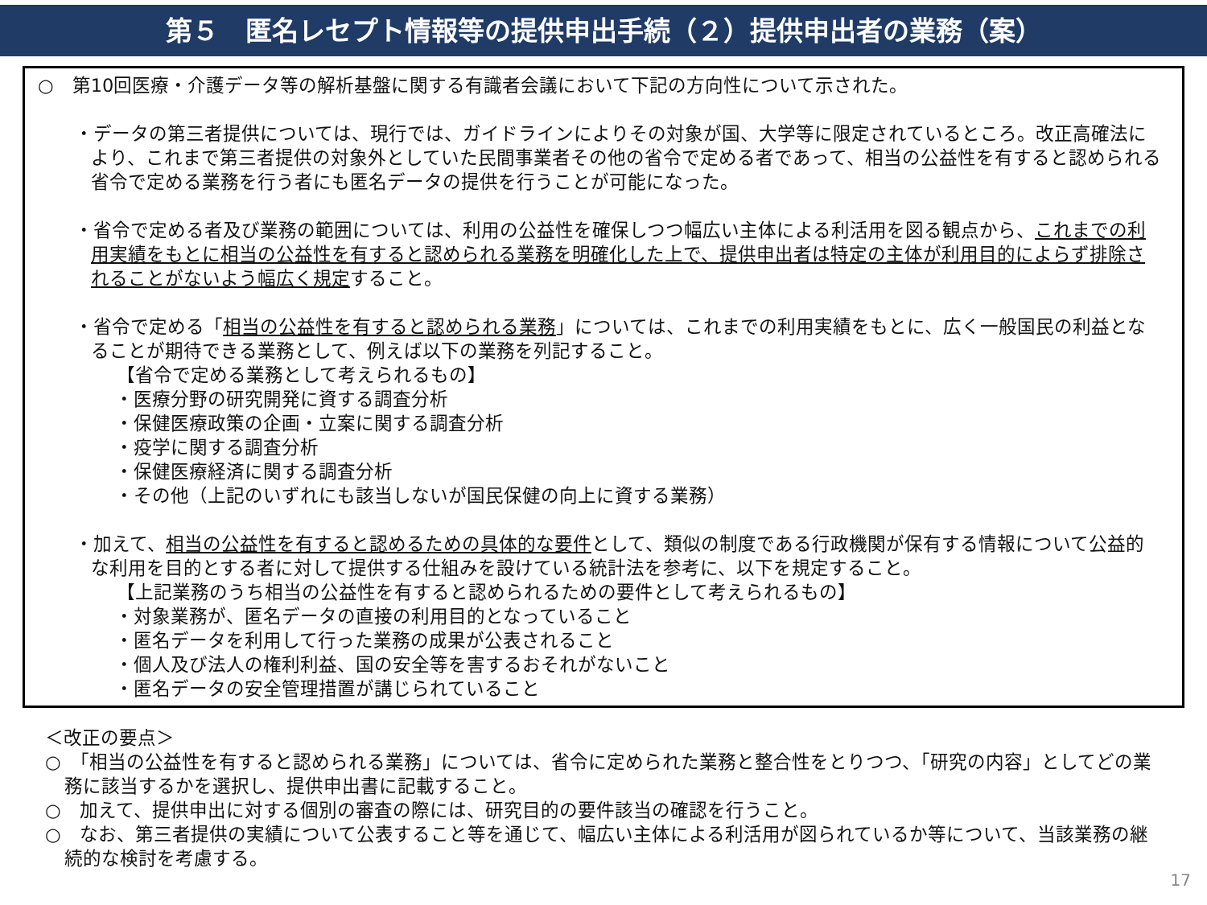第５　匿名レセプト情報等の提供申出手続（２）提供申出者の業務（案）
○　第10回医療・介護データ等の解析基盤に関する有識者会議において下記の方向性について示された。
・データの第三者提供については、現行では、ガイドラインによりその対象が国、大学等に限定されているところ。改正高確法により、これまで第三者提供の対象外としていた民間事業者その他の省令で定める者であって、相当の公益性を有すると認められる省令で定める業務を行う者にも匿名データの提供を行うことが可能になった。
・省令で定める者及び業務の範囲については、利用の公益性を確保しつつ幅広い主体による利活用を図る観点から、これまでの利用実績をもとに相当の公益性を有すると認められる業務を明確化した上で、提供申出者は特定の主体が利用目的によらず排除されることがないよう幅広く規定すること。
・省令で定める「相当の公益性を有すると認められる業務」については、これまでの利用実績をもとに、広く一般国民の利益となることが期待できる業務として、例えば以下の業務を列記すること。
【省令で定める業務として考えられるもの】
・医療分野の研究開発に資する調査分析
・保健医療政策の企画・立案に関する調査分析
・疫学に関する調査分析
・保健医療経済に関する調査分析
・その他（上記のいずれにも該当しないが国民保健の向上に資する業務）
・加えて、相当の公益性を有すると認めるための具体的な要件として、類似の制度である行政機関が保有する情報について公益的な利用を目的とする者に対して提供する仕組みを設けている統計法を参考に、以下を規定すること。
【上記業務のうち相当の公益性を有すると認められるための要件として考えられるもの】
・対象業務が、匿名データの直接の利用目的となっていること
・匿名データを利用して行った業務の成果が公表されること
・個人及び法人の権利利益、国の安全等を害するおそれがないこと
・匿名データの安全管理措置が講じられていること
＜改正の要点＞
○　「相当の公益性を有すると認められる業務」については、省令に定められた業務と整合性をとりつつ、「研究の内容」としてどの業務に該当するかを選択し、提供申出書に記載すること。
○　加えて、提供申出に対する個別の審査の際には、研究目的の要件該当の確認を行うこと。
○　なお、第三者提供の実績について公表すること等を通じて、幅広い主体による利活用が図られているか等について、当該業務の継続的な検討を考慮する。
17